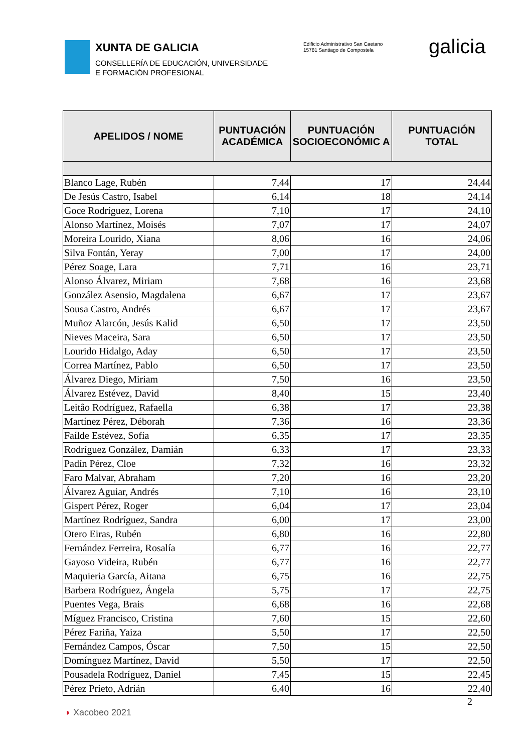XUNTA DE GALICIA
CONSELLERÍA DE EDUCACIÓN, UNIVERSIDADE
E FORMACIÓN PROFESIONAL
Edificio Administrativo San Caetano
15781 Santiago de Compostela
galicia
| APELIDOS / NOME | PUNTUACIÓN ACADÉMICA | PUNTUACIÓN SOCIOECONÓMIC A | PUNTUACIÓN TOTAL |
| --- | --- | --- | --- |
| Blanco Lage, Rubén | 7,44 | 17 | 24,44 |
| De Jesús Castro, Isabel | 6,14 | 18 | 24,14 |
| Goce Rodríguez, Lorena | 7,10 | 17 | 24,10 |
| Alonso Martínez, Moisés | 7,07 | 17 | 24,07 |
| Moreira Lourido, Xiana | 8,06 | 16 | 24,06 |
| Silva Fontán, Yeray | 7,00 | 17 | 24,00 |
| Pérez Soage, Lara | 7,71 | 16 | 23,71 |
| Alonso Álvarez, Miriam | 7,68 | 16 | 23,68 |
| González Asensio, Magdalena | 6,67 | 17 | 23,67 |
| Sousa Castro, Andrés | 6,67 | 17 | 23,67 |
| Muñoz Alarcón, Jesús Kalid | 6,50 | 17 | 23,50 |
| Nieves Maceira, Sara | 6,50 | 17 | 23,50 |
| Lourido Hidalgo, Aday | 6,50 | 17 | 23,50 |
| Correa Martínez, Pablo | 6,50 | 17 | 23,50 |
| Álvarez Diego, Miriam | 7,50 | 16 | 23,50 |
| Álvarez Estévez, David | 8,40 | 15 | 23,40 |
| Leitâo Rodríguez, Rafaella | 6,38 | 17 | 23,38 |
| Martínez Pérez, Déborah | 7,36 | 16 | 23,36 |
| Faílde Estévez, Sofía | 6,35 | 17 | 23,35 |
| Rodríguez González, Damián | 6,33 | 17 | 23,33 |
| Padín Pérez, Cloe | 7,32 | 16 | 23,32 |
| Faro Malvar, Abraham | 7,20 | 16 | 23,20 |
| Álvarez Aguiar, Andrés | 7,10 | 16 | 23,10 |
| Gispert Pérez, Roger | 6,04 | 17 | 23,04 |
| Martínez Rodríguez, Sandra | 6,00 | 17 | 23,00 |
| Otero Eiras, Rubén | 6,80 | 16 | 22,80 |
| Fernández Ferreira, Rosalía | 6,77 | 16 | 22,77 |
| Gayoso Videira, Rubén | 6,77 | 16 | 22,77 |
| Maquieria García, Aitana | 6,75 | 16 | 22,75 |
| Barbera Rodríguez, Ángela | 5,75 | 17 | 22,75 |
| Puentes Vega, Brais | 6,68 | 16 | 22,68 |
| Míguez Francisco, Cristina | 7,60 | 15 | 22,60 |
| Pérez Fariña, Yaiza | 5,50 | 17 | 22,50 |
| Fernández Campos, Óscar | 7,50 | 15 | 22,50 |
| Domínguez Martínez, David | 5,50 | 17 | 22,50 |
| Pousadela Rodríguez, Daniel | 7,45 | 15 | 22,45 |
| Pérez Prieto, Adrián | 6,40 | 16 | 22,40 |
2
◗ Xacobeo 2021